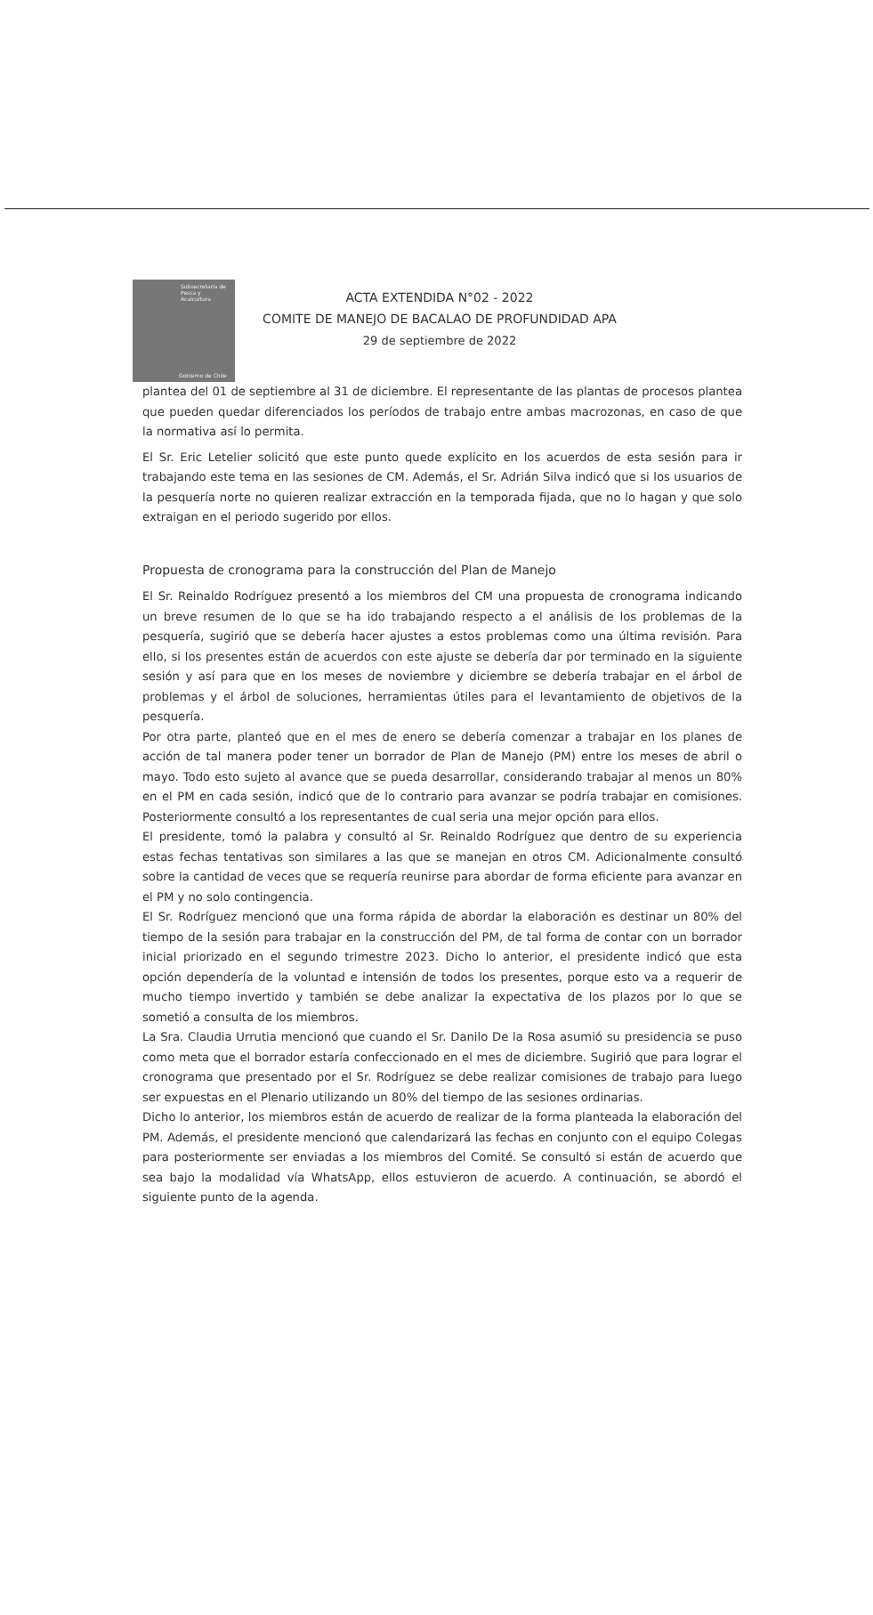Subsecretaría de Pesca y Acuicultura
Gobierno de Chile
ACTA EXTENDIDA N°02 - 2022
COMITE DE MANEJO DE BACALAO DE PROFUNDIDAD APA
29 de septiembre de 2022
plantea del 01 de septiembre al 31 de diciembre. El representante de las plantas de procesos plantea que pueden quedar diferenciados los períodos de trabajo entre ambas macrozonas, en caso de que la normativa así lo permita.
El Sr. Eric Letelier solicitó que este punto quede explícito en los acuerdos de esta sesión para ir trabajando este tema en las sesiones de CM. Además, el Sr. Adrián Silva indicó que si los usuarios de la pesquería norte no quieren realizar extracción en la temporada fijada, que no lo hagan y que solo extraigan en el periodo sugerido por ellos.
Propuesta de cronograma para la construcción del Plan de Manejo
El Sr. Reinaldo Rodríguez presentó a los miembros del CM una propuesta de cronograma indicando un breve resumen de lo que se ha ido trabajando respecto a el análisis de los problemas de la pesquería, sugirió que se debería hacer ajustes a estos problemas como una última revisión. Para ello, si los presentes están de acuerdos con este ajuste se debería dar por terminado en la siguiente sesión y así para que en los meses de noviembre y diciembre se debería trabajar en el árbol de problemas y el árbol de soluciones, herramientas útiles para el levantamiento de objetivos de la pesquería.
Por otra parte, planteó que en el mes de enero se debería comenzar a trabajar en los planes de acción de tal manera poder tener un borrador de Plan de Manejo (PM) entre los meses de abril o mayo. Todo esto sujeto al avance que se pueda desarrollar, considerando trabajar al menos un 80% en el PM en cada sesión, indicó que de lo contrario para avanzar se podría trabajar en comisiones. Posteriormente consultó a los representantes de cual seria una mejor opción para ellos.
El presidente, tomó la palabra y consultó al Sr. Reinaldo Rodríguez que dentro de su experiencia estas fechas tentativas son similares a las que se manejan en otros CM. Adicionalmente consultó sobre la cantidad de veces que se requería reunirse para abordar de forma eficiente para avanzar en el PM y no solo contingencia.
El Sr. Rodríguez mencionó que una forma rápida de abordar la elaboración es destinar un 80% del tiempo de la sesión para trabajar en la construcción del PM, de tal forma de contar con un borrador inicial priorizado en el segundo trimestre 2023. Dicho lo anterior, el presidente indicó que esta opción dependería de la voluntad e intensión de todos los presentes, porque esto va a requerir de mucho tiempo invertido y también se debe analizar la expectativa de los plazos por lo que se sometió a consulta de los miembros.
La Sra. Claudia Urrutia mencionó que cuando el Sr. Danilo De la Rosa asumió su presidencia se puso como meta que el borrador estaría confeccionado en el mes de diciembre. Sugirió que para lograr el cronograma que presentado por el Sr. Rodríguez se debe realizar comisiones de trabajo para luego ser expuestas en el Plenario utilizando un 80% del tiempo de las sesiones ordinarias.
Dicho lo anterior, los miembros están de acuerdo de realizar de la forma planteada la elaboración del PM. Además, el presidente mencionó que calendarizará las fechas en conjunto con el equipo Colegas para posteriormente ser enviadas a los miembros del Comité. Se consultó si están de acuerdo que sea bajo la modalidad vía WhatsApp, ellos estuvieron de acuerdo. A continuación, se abordó el siguiente punto de la agenda.